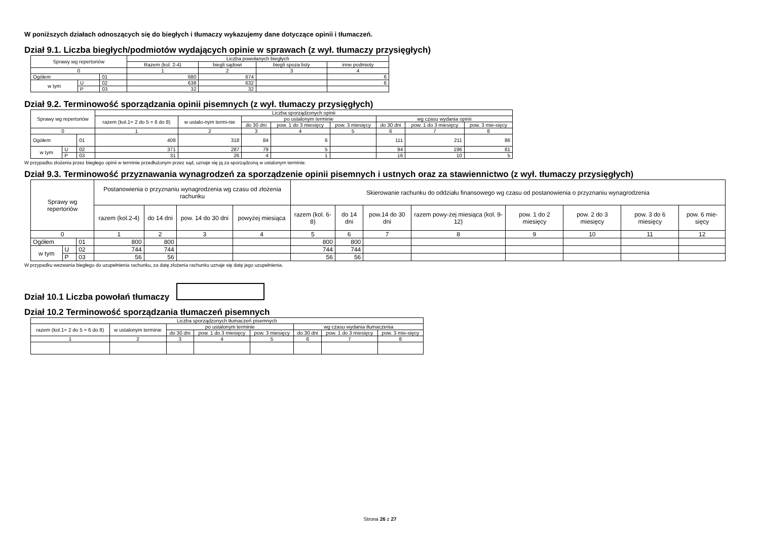W poniższych działach odnoszących się do biegłych i tłumaczy wykazujemy dane dotyczące opinii i tłumaczeń.
Dział 9.1. Liczba biegłych/podmiotów wydających opinie w sprawach (z wył. tłumaczy przysięgłych)
| Sprawy wg repertoriów | | | Liczba powołanych biegłych | | | |
| --- | --- | --- | --- | --- | --- | --- |
| | | | Razem (kol. 2-4) | biegli sądowi | biegli spoza listy | inne podmioty |
| 0 | | | 1 | 2 | 3 | 4 |
| Ogółem | | 01 | 680 | 674 | | 6 |
| w tym | U | 02 | 638 | 632 | | 6 |
| | P | 03 | 32 | 32 | | |
Dział 9.2. Terminowość sporządzania opinii pisemnych (z wył. tłumaczy przysięgłych)
| Sprawy wg repertoriów | | | Liczba sporządzonych opinii | | | | | | | |
| --- | --- | --- | --- | --- | --- | --- | --- | --- | --- | --- |
| | | | razem (kol.1= 2 do 5 = 6 do 8) | w ustalo-nym termi-nie | po ustalonym terminie | | | wg czasu wydania opinii | | |
| | | | | | do 30 dni | pow. 1 do 3 miesięcy | pow. 3 miesięcy | do 30 dni | pow. 1 do 3 miesięcy | pow. 3 mie-sięcy |
| 0 | | | 1 | 2 | 3 | 4 | 5 | 6 | 7 | 8 |
| Ogółem | | 01 | 408 | 318 | 84 | 6 | | 111 | 211 | 86 |
| w tym | U | 02 | 371 | 287 | 79 | 5 | | 94 | 196 | 81 |
| | P | 03 | 31 | 26 | 4 | 1 | | 16 | 10 | 5 |
W przypadku złożenia przez biegłego opinii w terminie przedłużonym przez sąd, uznaje się ją za sporządzoną w ustalonym terminie.
Dział 9.3. Terminowość przyznawania wynagrodzeń za sporządzenie opinii pisemnych i ustnych oraz za stawiennictwo (z wył. tłumaczy przysięgłych)
| Sprawy wg repertoriów | | | Postanowienia o przyznaniu wynagrodzenia wg czasu od złożenia rachunku | | | | Skierowanie rachunku do oddziału finansowego wg czasu od postanowienia o przyznaniu wynagrodzenia | | | | | | | |
| --- | --- | --- | --- | --- | --- | --- | --- | --- | --- | --- | --- | --- | --- | --- |
| | | | razem (kol.2-4) | do 14 dni | pow. 14 do 30 dni | powyżej miesiąca | razem (kol. 6-8) | do 14 dni | pow.14 do 30 dni | razem powy-żej miesiąca (kol. 9-12) | pow. 1 do 2 miesięcy | pow. 2 do 3 miesięcy | pow. 3 do 6 miesięcy | pow. 6 mie-sięcy |
| 0 | | | 1 | 2 | 3 | 4 | 5 | 6 | 7 | 8 | 9 | 10 | 11 | 12 |
| Ogółem | | 01 | 800 | 800 | | | 800 | 800 | | | | | | |
| w tym | U | 02 | 744 | 744 | | | 744 | 744 | | | | | | |
| | P | 03 | 56 | 56 | | | 56 | 56 | | | | | | |
W przypadku wezwania biegłego do uzupełnienia rachunku, za datę złożenia rachunku uznaje się datę jego uzupełnienia.
Dział 10.1 Liczba powołań tłumaczy
Dział 10.2 Terminowość sporządzania tłumaczeń pisemnych
| Liczba sporządzonych tłumaczeń pisemnych | | | | | | | |
| --- | --- | --- | --- | --- | --- | --- | --- |
| razem (kol.1= 2 do 5 = 6 do 8) | w ustalonym terminie | po ustalonym terminie | | | wg czasu wydania tłumaczenia | | |
| | | do 30 dni | pow. 1 do 3 miesięcy | pow. 3 miesięcy | do 30 dni | pow. 1 do 3 miesięcy | pow. 3 mie-sięcy |
| 1 | 2 | 3 | 4 | 5 | 6 | 7 | 8 |
Strona 26 z 27